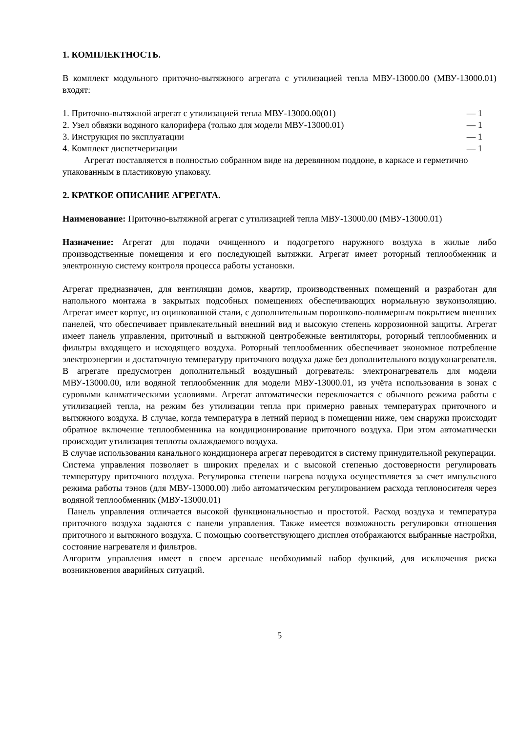1. КОМПЛЕКТНОСТЬ.
В комплект модульного приточно-вытяжного агрегата с утилизацией тепла МВУ-13000.00 (МВУ-13000.01) входят:
1. Приточно-вытяжной агрегат с утилизацией тепла МВУ-13000.00(01) — 1
2. Узел обвязки водяного калорифера (только для модели МВУ-13000.01) — 1
3. Инструкция по эксплуатации — 1
4. Комплект диспетчеризации — 1
Агрегат поставляется в полностью собранном виде на деревянном поддоне, в каркасе и герметично упакованным в пластиковую упаковку.
2. КРАТКОЕ ОПИСАНИЕ АГРЕГАТА.
Наименование: Приточно-вытяжной агрегат с утилизацией тепла МВУ-13000.00 (МВУ-13000.01)
Назначение: Агрегат для подачи очищенного и подогретого наружного воздуха в жилые либо производственные помещения и его последующей вытяжки. Агрегат имеет роторный теплообменник и электронную систему контроля процесса работы установки.
Агрегат предназначен, для вентиляции домов, квартир, производственных помещений и разработан для напольного монтажа в закрытых подсобных помещениях обеспечивающих нормальную звукоизоляцию. Агрегат имеет корпус, из оцинкованной стали, с дополнительным порошково-полимерным покрытием внешних панелей, что обеспечивает привлекательный внешний вид и высокую степень коррозионной защиты. Агрегат имеет панель управления, приточный и вытяжной центробежные вентиляторы, роторный теплообменник и фильтры входящего и исходящего воздуха. Роторный теплообменник обеспечивает экономное потребление электроэнергии и достаточную температуру приточного воздуха даже без дополнительного воздухонагревателя. В агрегате предусмотрен дополнительный воздушный догреватель: электронагреватель для модели МВУ-13000.00, или водяной теплообменник для модели МВУ-13000.01, из учёта использования в зонах с суровыми климатическими условиями. Агрегат автоматически переключается с обычного режима работы с утилизацией тепла, на режим без утилизации тепла при примерно равных температурах приточного и вытяжного воздуха. В случае, когда температура в летний период в помещении ниже, чем снаружи происходит обратное включение теплообменника на кондиционирование приточного воздуха. При этом автоматически происходит утилизация теплоты охлаждаемого воздуха.
В случае использования канального кондиционера агрегат переводится в систему принудительной рекуперации.
Система управления позволяет в широких пределах и с высокой степенью достоверности регулировать температуру приточного воздуха. Регулировка степени нагрева воздуха осуществляется за счет импульсного режима работы тэнов (для МВУ-13000.00) либо автоматическим регулированием расхода теплоносителя через водяной теплообменник (МВУ-13000.01)
Панель управления отличается высокой функциональностью и простотой. Расход воздуха и температура приточного воздуха задаются с панели управления. Также имеется возможность регулировки отношения приточного и вытяжного воздуха. С помощью соответствующего дисплея отображаются выбранные настройки, состояние нагревателя и фильтров.
Алгоритм управления имеет в своем арсенале необходимый набор функций, для исключения риска возникновения аварийных ситуаций.
5